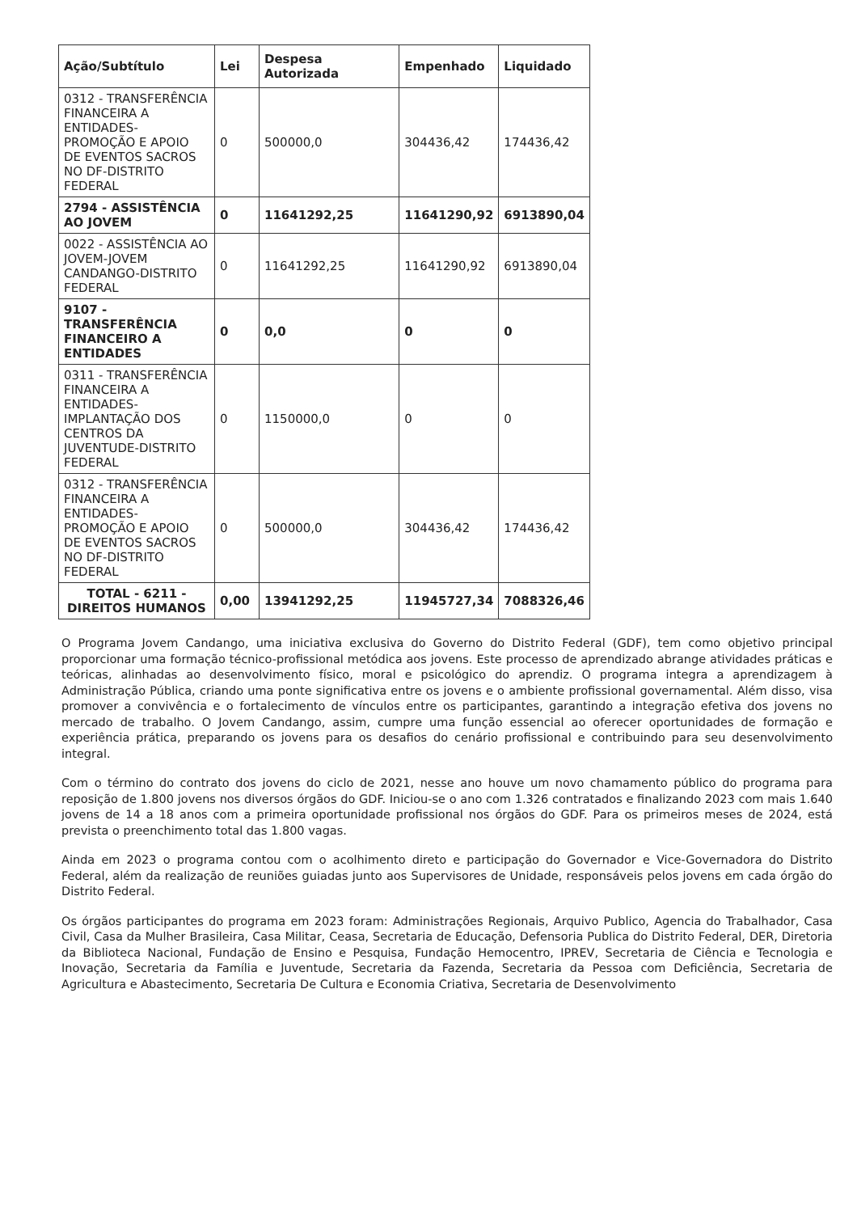| Ação/Subtítulo | Lei | Despesa Autorizada | Empenhado | Liquidado |
| --- | --- | --- | --- | --- |
| 0312 - TRANSFERÊNCIA FINANCEIRA A ENTIDADES-PROMOÇÃO E APOIO DE EVENTOS SACROS NO DF-DISTRITO FEDERAL | 0 | 500000,0 | 304436,42 | 174436,42 |
| 2794 - ASSISTÊNCIA AO JOVEM | 0 | 11641292,25 | 11641290,92 | 6913890,04 |
| 0022 - ASSISTÊNCIA AO JOVEM-JOVEM CANDANGO-DISTRITO FEDERAL | 0 | 11641292,25 | 11641290,92 | 6913890,04 |
| 9107 - TRANSFERÊNCIA FINANCEIRO A ENTIDADES | 0 | 0,0 | 0 | 0 |
| 0311 - TRANSFERÊNCIA FINANCEIRA A ENTIDADES-IMPLANTAÇÃO DOS CENTROS DA JUVENTUDE-DISTRITO FEDERAL | 0 | 1150000,0 | 0 | 0 |
| 0312 - TRANSFERÊNCIA FINANCEIRA A ENTIDADES-PROMOÇÃO E APOIO DE EVENTOS SACROS NO DF-DISTRITO FEDERAL | 0 | 500000,0 | 304436,42 | 174436,42 |
| TOTAL - 6211 - DIREITOS HUMANOS | 0,00 | 13941292,25 | 11945727,34 | 7088326,46 |
O Programa Jovem Candango, uma iniciativa exclusiva do Governo do Distrito Federal (GDF), tem como objetivo principal proporcionar uma formação técnico-profissional metódica aos jovens. Este processo de aprendizado abrange atividades práticas e teóricas, alinhadas ao desenvolvimento físico, moral e psicológico do aprendiz. O programa integra a aprendizagem à Administração Pública, criando uma ponte significativa entre os jovens e o ambiente profissional governamental. Além disso, visa promover a convivência e o fortalecimento de vínculos entre os participantes, garantindo a integração efetiva dos jovens no mercado de trabalho. O Jovem Candango, assim, cumpre uma função essencial ao oferecer oportunidades de formação e experiência prática, preparando os jovens para os desafios do cenário profissional e contribuindo para seu desenvolvimento integral.
Com o término do contrato dos jovens do ciclo de 2021, nesse ano houve um novo chamamento público do programa para reposição de 1.800 jovens nos diversos órgãos do GDF. Iniciou-se o ano com 1.326 contratados e finalizando 2023 com mais 1.640 jovens de 14 a 18 anos com a primeira oportunidade profissional nos órgãos do GDF. Para os primeiros meses de 2024, está prevista o preenchimento total das 1.800 vagas.
Ainda em 2023 o programa contou com o acolhimento direto e participação do Governador e Vice-Governadora do Distrito Federal, além da realização de reuniões guiadas junto aos Supervisores de Unidade, responsáveis pelos jovens em cada órgão do Distrito Federal.
Os órgãos participantes do programa em 2023 foram: Administrações Regionais, Arquivo Publico, Agencia do Trabalhador, Casa Civil, Casa da Mulher Brasileira, Casa Militar, Ceasa, Secretaria de Educação, Defensoria Publica do Distrito Federal, DER, Diretoria da Biblioteca Nacional, Fundação de Ensino e Pesquisa, Fundação Hemocentro, IPREV, Secretaria de Ciência e Tecnologia e Inovação, Secretaria da Família e Juventude, Secretaria da Fazenda, Secretaria da Pessoa com Deficiência, Secretaria de Agricultura e Abastecimento, Secretaria De Cultura e Economia Criativa, Secretaria de Desenvolvimento